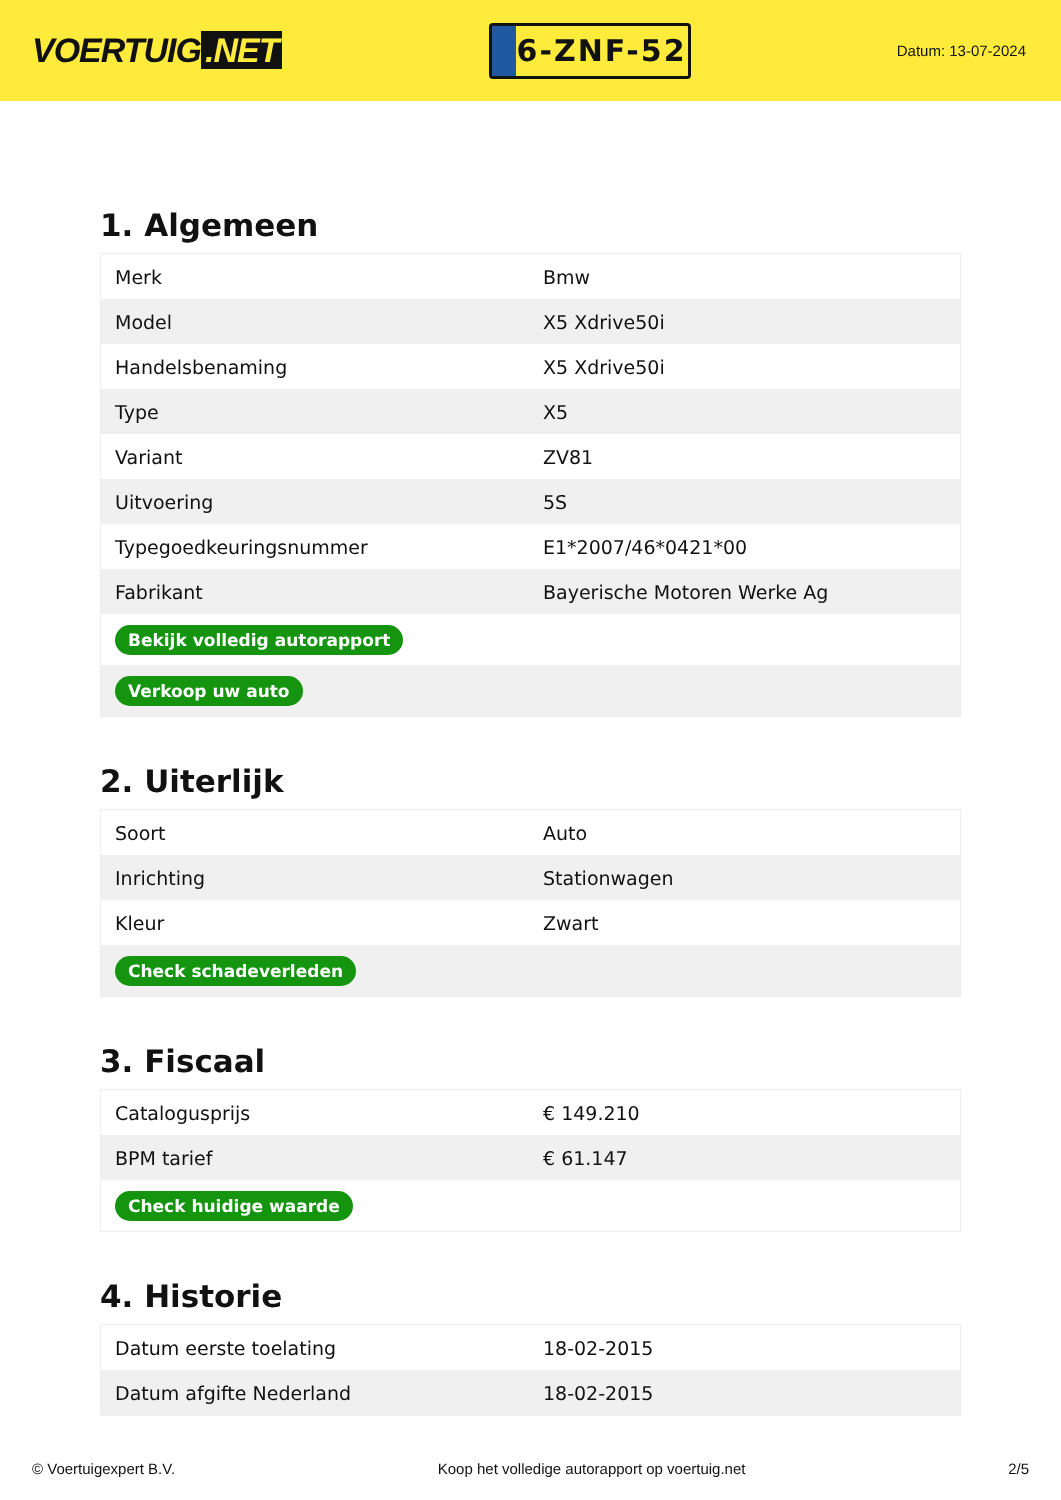VOERTUIG.NET
6-ZNF-52
Datum: 13-07-2024
1. Algemeen
| Merk | Bmw |
| Model | X5 Xdrive50i |
| Handelsbenaming | X5 Xdrive50i |
| Type | X5 |
| Variant | ZV81 |
| Uitvoering | 5S |
| Typegoedkeuringsnummer | E1*2007/46*0421*00 |
| Fabrikant | Bayerische Motoren Werke Ag |
| Bekijk volledig autorapport | |
| Verkoop uw auto | |
2. Uiterlijk
| Soort | Auto |
| Inrichting | Stationwagen |
| Kleur | Zwart |
| Check schadeverleden | |
3. Fiscaal
| Catalogusprijs | € 149.210 |
| BPM tarief | € 61.147 |
| Check huidige waarde | |
4. Historie
| Datum eerste toelating | 18-02-2015 |
| Datum afgifte Nederland | 18-02-2015 |
© Voertuigexpert B.V. Koop het volledige autorapport op voertuig.net 2/5